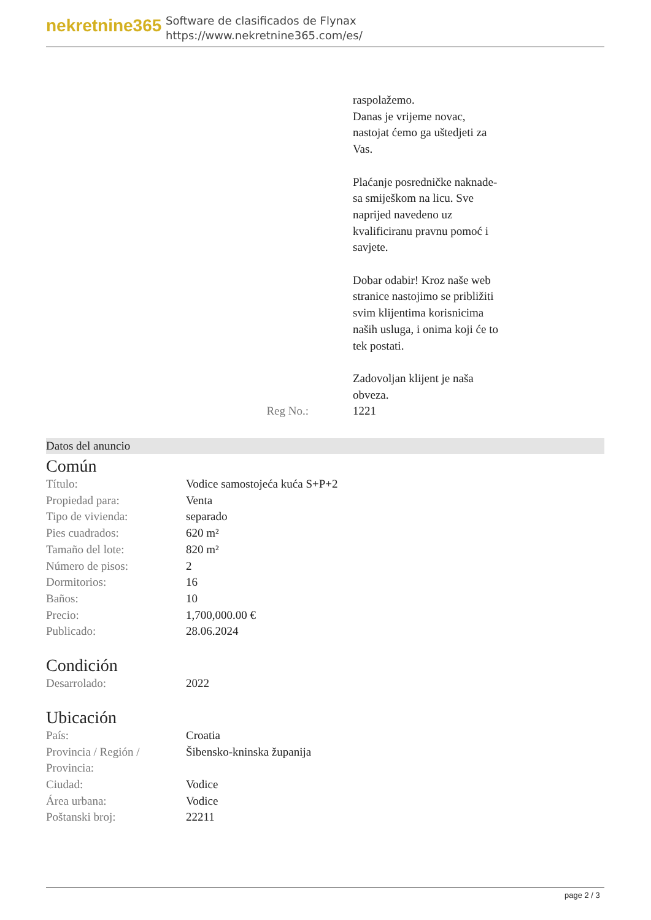nekretnine365
Software de clasificados de Flynax
https://www.nekretnine365.com/es/
Reg No.: raspolažemo.
Danas je vrijeme novac,
nastojat ćemo ga uštedjeti za
Vas.
Plaćanje posredničke naknade-
sa smiješkom na licu. Sve
naprijed navedeno uz
kvalificiranu pravnu pomoć i
savjete.
Dobar odabir! Kroz naše web
stranice nastojimo se približiti
svim klijentima korisnicima
naših usluga, i onima koji će to
tek postati.
Zadovoljan klijent je naša
obveza.
1221
Datos del anuncio
Común
| Título: | Vodice samostojeća kuća S+P+2 |
| Propiedad para: | Venta |
| Tipo de vivienda: | separado |
| Pies cuadrados: | 620 m² |
| Tamaño del lote: | 820 m² |
| Número de pisos: | 2 |
| Dormitorios: | 16 |
| Baños: | 10 |
| Precio: | 1,700,000.00 € |
| Publicado: | 28.06.2024 |
Condición
| Desarrolado: | 2022 |
Ubicación
| País: | Croatia |
| Provincia / Región / Provincia: | Šibensko-kninska županija |
| Ciudad: | Vodice |
| Área urbana: | Vodice |
| Poštanski broj: | 22211 |
page 2 / 3